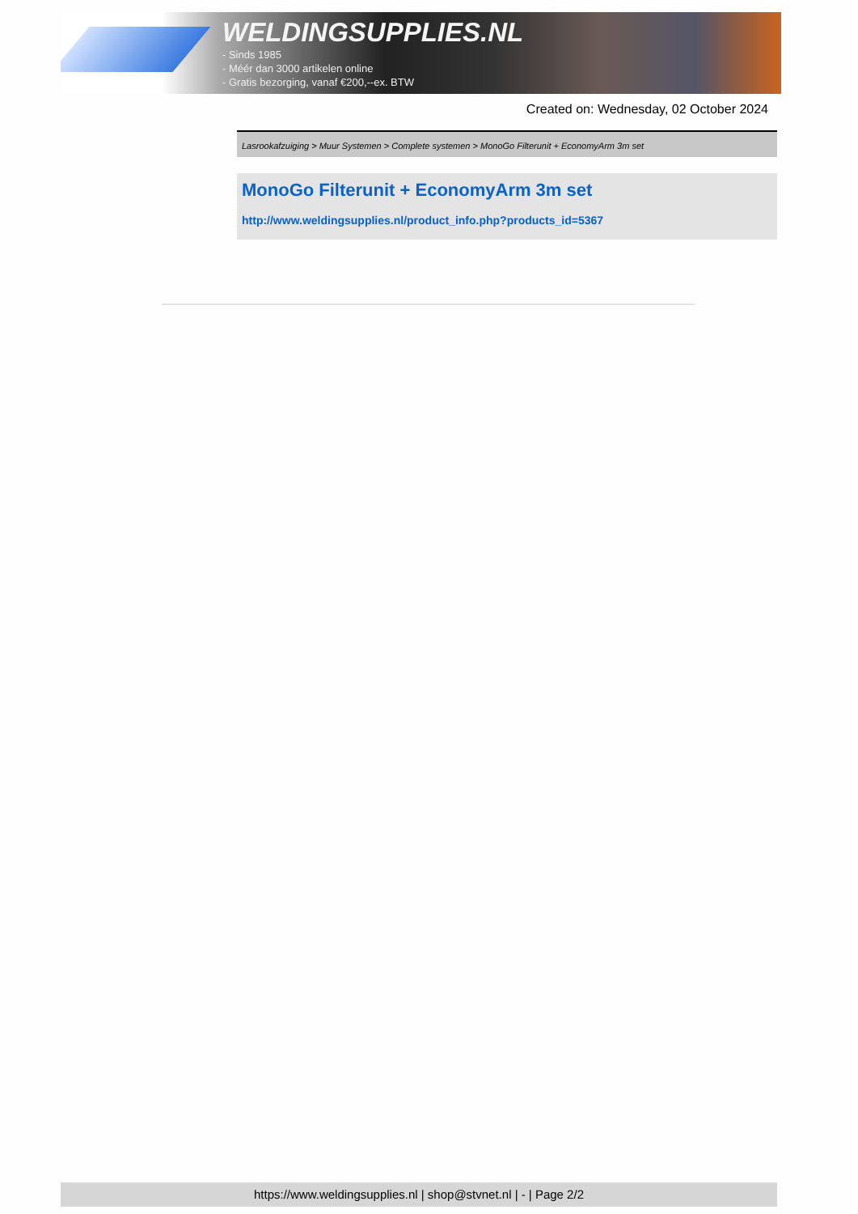WELDINGSUPPLIES.NL
- Sinds 1985
- Méér dan 3000 artikelen online
- Gratis bezorging, vanaf €200,--ex. BTW
Created on: Wednesday, 02 October 2024
Lasrookafzuiging > Muur Systemen > Complete systemen > MonoGo Filterunit + EconomyArm 3m set
MonoGo Filterunit + EconomyArm 3m set
http://www.weldingsupplies.nl/product_info.php?products_id=5367
https://www.weldingsupplies.nl | shop@stvnet.nl | - | Page 2/2